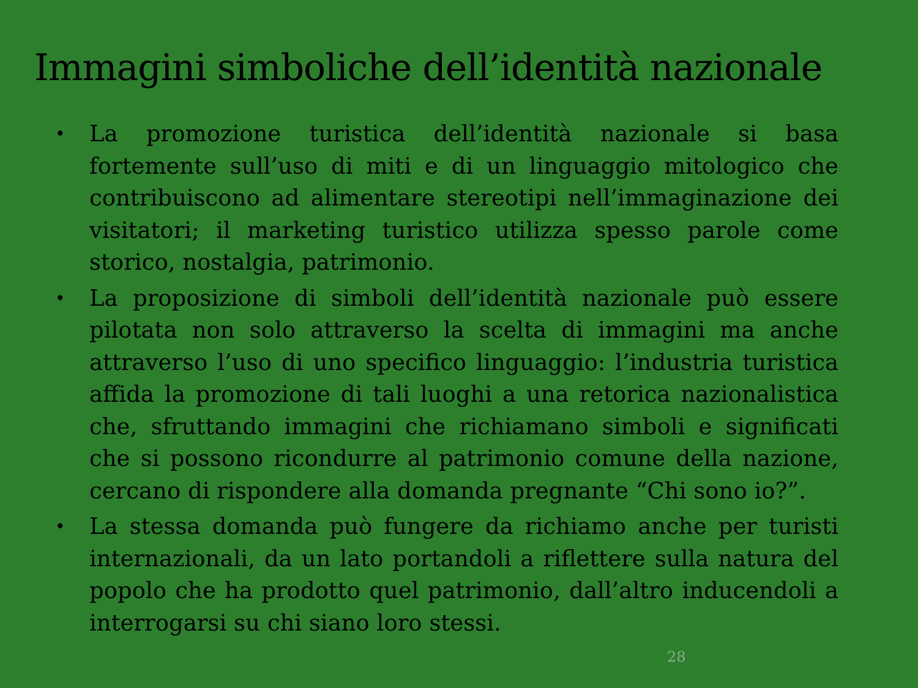Immagini simboliche dell’identità nazionale
• La promozione turistica dell’identità nazionale si basa fortemente sull’uso di miti e di un linguaggio mitologico che contribuiscono ad alimentare stereotipi nell’immaginazione dei visitatori; il marketing turistico utilizza spesso parole come storico, nostalgia, patrimonio.
• La proposizione di simboli dell’identità nazionale può essere pilotata non solo attraverso la scelta di immagini ma anche attraverso l’uso di uno specifico linguaggio: l’industria turistica affida la promozione di tali luoghi a una retorica nazionalistica che, sfruttando immagini che richiamano simboli e significati che si possono ricondurre al patrimonio comune della nazione, cercano di rispondere alla domanda pregnante “Chi sono io?”.
• La stessa domanda può fungere da richiamo anche per turisti internazionali, da un lato portandoli a riflettere sulla natura del popolo che ha prodotto quel patrimonio, dall’altro inducendoli a interrogarsi su chi siano loro stessi.
28